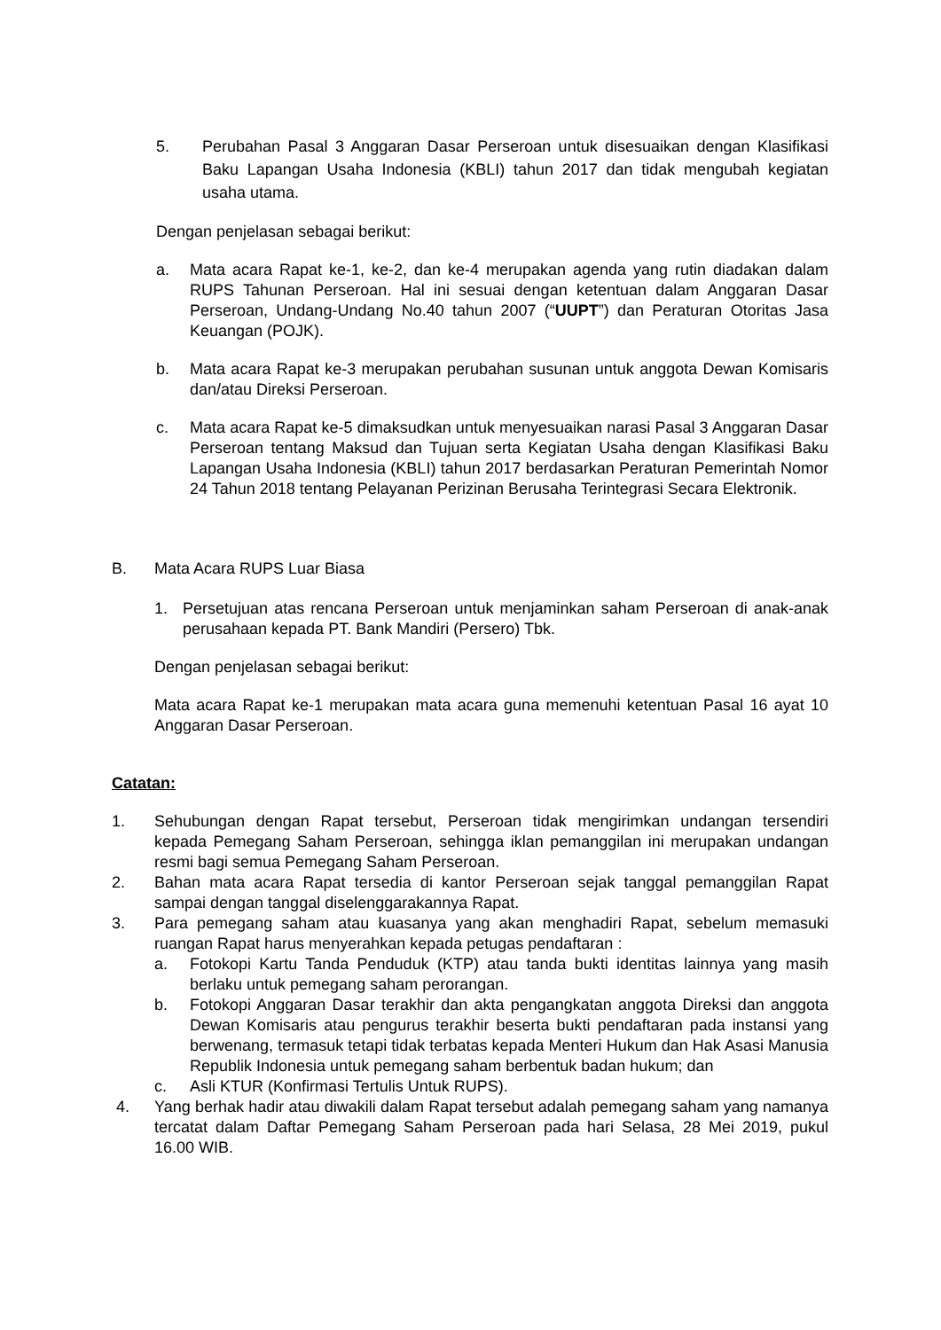5. Perubahan Pasal 3 Anggaran Dasar Perseroan untuk disesuaikan dengan Klasifikasi Baku Lapangan Usaha Indonesia (KBLI) tahun 2017 dan tidak mengubah kegiatan usaha utama.
Dengan penjelasan sebagai berikut:
a. Mata acara Rapat ke-1, ke-2, dan ke-4 merupakan agenda yang rutin diadakan dalam RUPS Tahunan Perseroan. Hal ini sesuai dengan ketentuan dalam Anggaran Dasar Perseroan, Undang-Undang No.40 tahun 2007 (“UUPT”) dan Peraturan Otoritas Jasa Keuangan (POJK).
b. Mata acara Rapat ke-3 merupakan perubahan susunan untuk anggota Dewan Komisaris dan/atau Direksi Perseroan.
c. Mata acara Rapat ke-5 dimaksudkan untuk menyesuaikan narasi Pasal 3 Anggaran Dasar Perseroan tentang Maksud dan Tujuan serta Kegiatan Usaha dengan Klasifikasi Baku Lapangan Usaha Indonesia (KBLI) tahun 2017 berdasarkan Peraturan Pemerintah Nomor 24 Tahun 2018 tentang Pelayanan Perizinan Berusaha Terintegrasi Secara Elektronik.
B. Mata Acara RUPS Luar Biasa
1. Persetujuan atas rencana Perseroan untuk menjaminkan saham Perseroan di anak-anak perusahaan kepada PT. Bank Mandiri (Persero) Tbk.
Dengan penjelasan sebagai berikut:
Mata acara Rapat ke-1 merupakan mata acara guna memenuhi ketentuan Pasal 16 ayat 10 Anggaran Dasar Perseroan.
Catatan:
1. Sehubungan dengan Rapat tersebut, Perseroan tidak mengirimkan undangan tersendiri kepada Pemegang Saham Perseroan, sehingga iklan pemanggilan ini merupakan undangan resmi bagi semua Pemegang Saham Perseroan.
2. Bahan mata acara Rapat tersedia di kantor Perseroan sejak tanggal pemanggilan Rapat sampai dengan tanggal diselenggarakannya Rapat.
3. Para pemegang saham atau kuasanya yang akan menghadiri Rapat, sebelum memasuki ruangan Rapat harus menyerahkan kepada petugas pendaftaran :
a. Fotokopi Kartu Tanda Penduduk (KTP) atau tanda bukti identitas lainnya yang masih berlaku untuk pemegang saham perorangan.
b. Fotokopi Anggaran Dasar terakhir dan akta pengangkatan anggota Direksi dan anggota Dewan Komisaris atau pengurus terakhir beserta bukti pendaftaran pada instansi yang berwenang, termasuk tetapi tidak terbatas kepada Menteri Hukum dan Hak Asasi Manusia Republik Indonesia untuk pemegang saham berbentuk badan hukum; dan
c. Asli KTUR (Konfirmasi Tertulis Untuk RUPS).
4. Yang berhak hadir atau diwakili dalam Rapat tersebut adalah pemegang saham yang namanya tercatat dalam Daftar Pemegang Saham Perseroan pada hari Selasa, 28 Mei 2019, pukul 16.00 WIB.